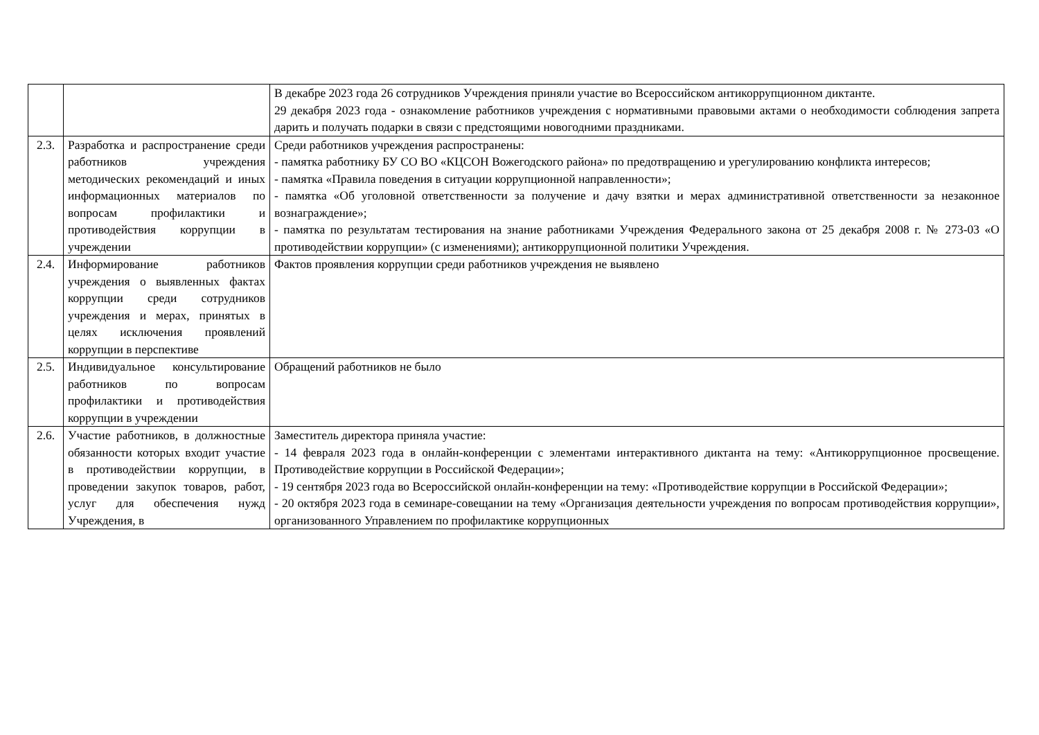| | | В декабре 2023 года 26 сотрудников Учреждения приняли участие во Всероссийском антикоррупционном диктанте. 29 декабря 2023 года - ознакомление работников учреждения с нормативными правовыми актами о необходимости соблюдения запрета дарить и получать подарки в связи с предстоящими новогодними праздниками. |
| 2.3. | Разработка и распространение среди работников учреждения методических рекомендаций и иных информационных материалов по вопросам профилактики и противодействия коррупции в учреждении | Среди работников учреждения распространены: - памятка работнику БУ СО ВО «КЦСОН Вожегодского района» по предотвращению и урегулированию конфликта интересов; - памятка «Правила поведения в ситуации коррупционной направленности»; - памятка «Об уголовной ответственности за получение и дачу взятки и мерах административной ответственности за незаконное вознаграждение»; - памятка по результатам тестирования на знание работниками Учреждения Федерального закона от 25 декабря 2008 г. № 273-03 «О противодействии коррупции» (с изменениями); антикоррупционной политики Учреждения. |
| 2.4. | Информирование работников учреждения о выявленных фактах коррупции среди сотрудников учреждения и мерах, принятых в целях исключения проявлений коррупции в перспективе | Фактов проявления коррупции среди работников учреждения не выявлено |
| 2.5. | Индивидуальное консультирование работников по вопросам профилактики и противодействия коррупции в учреждении | Обращений работников не было |
| 2.6. | Участие работников, в должностные обязанности которых входит участие в противодействии коррупции, в проведении закупок товаров, работ, услуг для обеспечения нужд Учреждения, в | Заместитель директора приняла участие: - 14 февраля 2023 года в онлайн-конференции с элементами интерактивного диктанта на тему: «Антикоррупционное просвещение. Противодействие коррупции в Российской Федерации»; - 19 сентября 2023 года во Всероссийской онлайн-конференции на тему: «Противодействие коррупции в Российской Федерации»; - 20 октября 2023 года в семинаре-совещании на тему «Организация деятельности учреждения по вопросам противодействия коррупции», организованного Управлением по профилактике коррупционных |